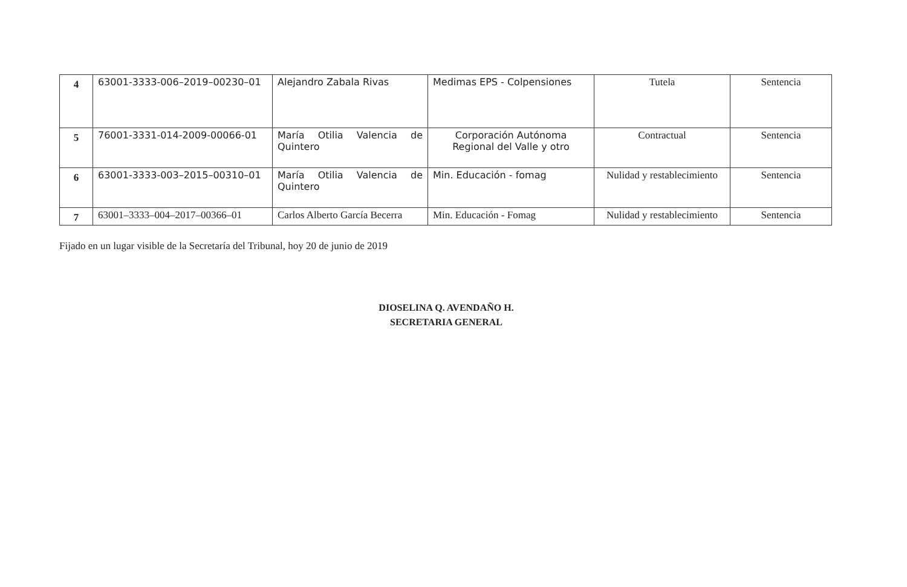| 4 | 63001-3333-006–2019–00230–01 | Alejandro Zabala Rivas | Medimas EPS - Colpensiones | Tutela | Sentencia |
| 5 | 76001-3331-014-2009-00066-01 | María Otilia Valencia de Quintero | Corporación Autónoma Regional del Valle y otro | Contractual | Sentencia |
| 6 | 63001-3333-003–2015–00310–01 | María Otilia Valencia de Quintero | Min. Educación - fomag | Nulidad y restablecimiento | Sentencia |
| 7 | 63001–3333–004–2017–00366–01 | Carlos Alberto García Becerra | Min. Educación - Fomag | Nulidad y restablecimiento | Sentencia |
Fijado en un lugar visible de la Secretaría del Tribunal, hoy 20 de junio de 2019
DIOSELINA Q. AVENDAÑO H.
SECRETARIA GENERAL